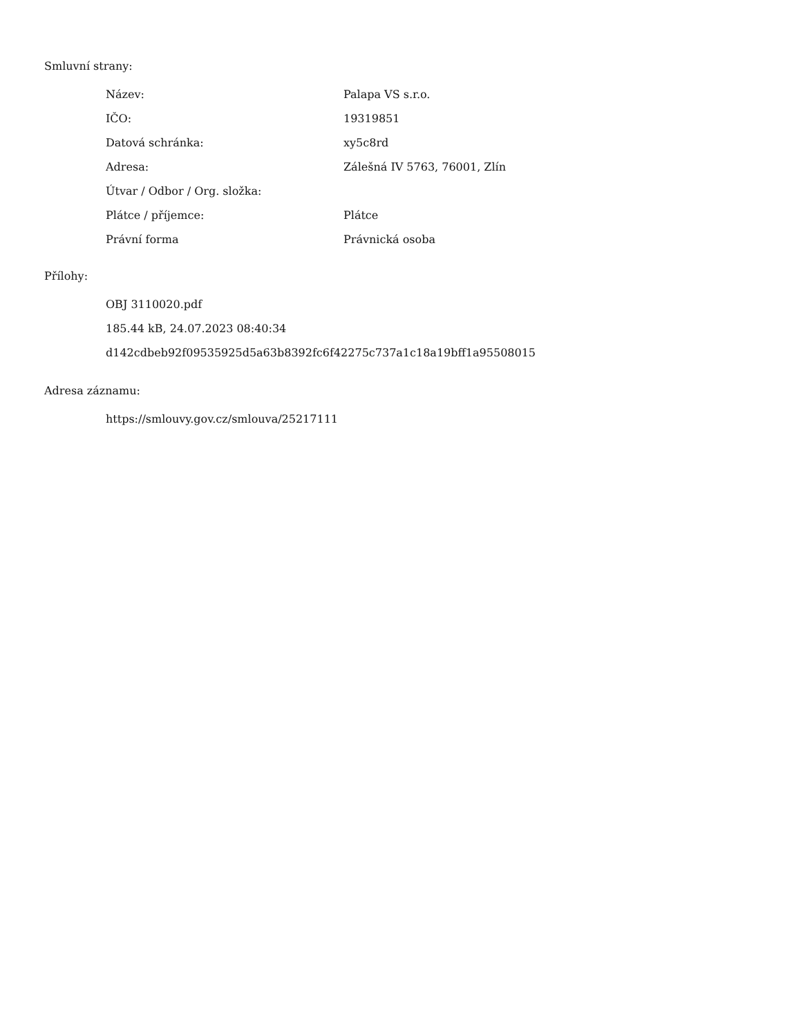Smluvní strany:
| Název: | Palapa VS s.r.o. |
| IČO: | 19319851 |
| Datová schránka: | xy5c8rd |
| Adresa: | Zálešná IV 5763, 76001, Zlín |
| Útvar / Odbor / Org. složka: | |
| Plátce / příjemce: | Plátce |
| Právní forma | Právnická osoba |
Přílohy:
OBJ 3110020.pdf
185.44 kB, 24.07.2023 08:40:34
d142cdbeb92f09535925d5a63b8392fc6f42275c737a1c18a19bff1a95508015
Adresa záznamu:
https://smlouvy.gov.cz/smlouva/25217111